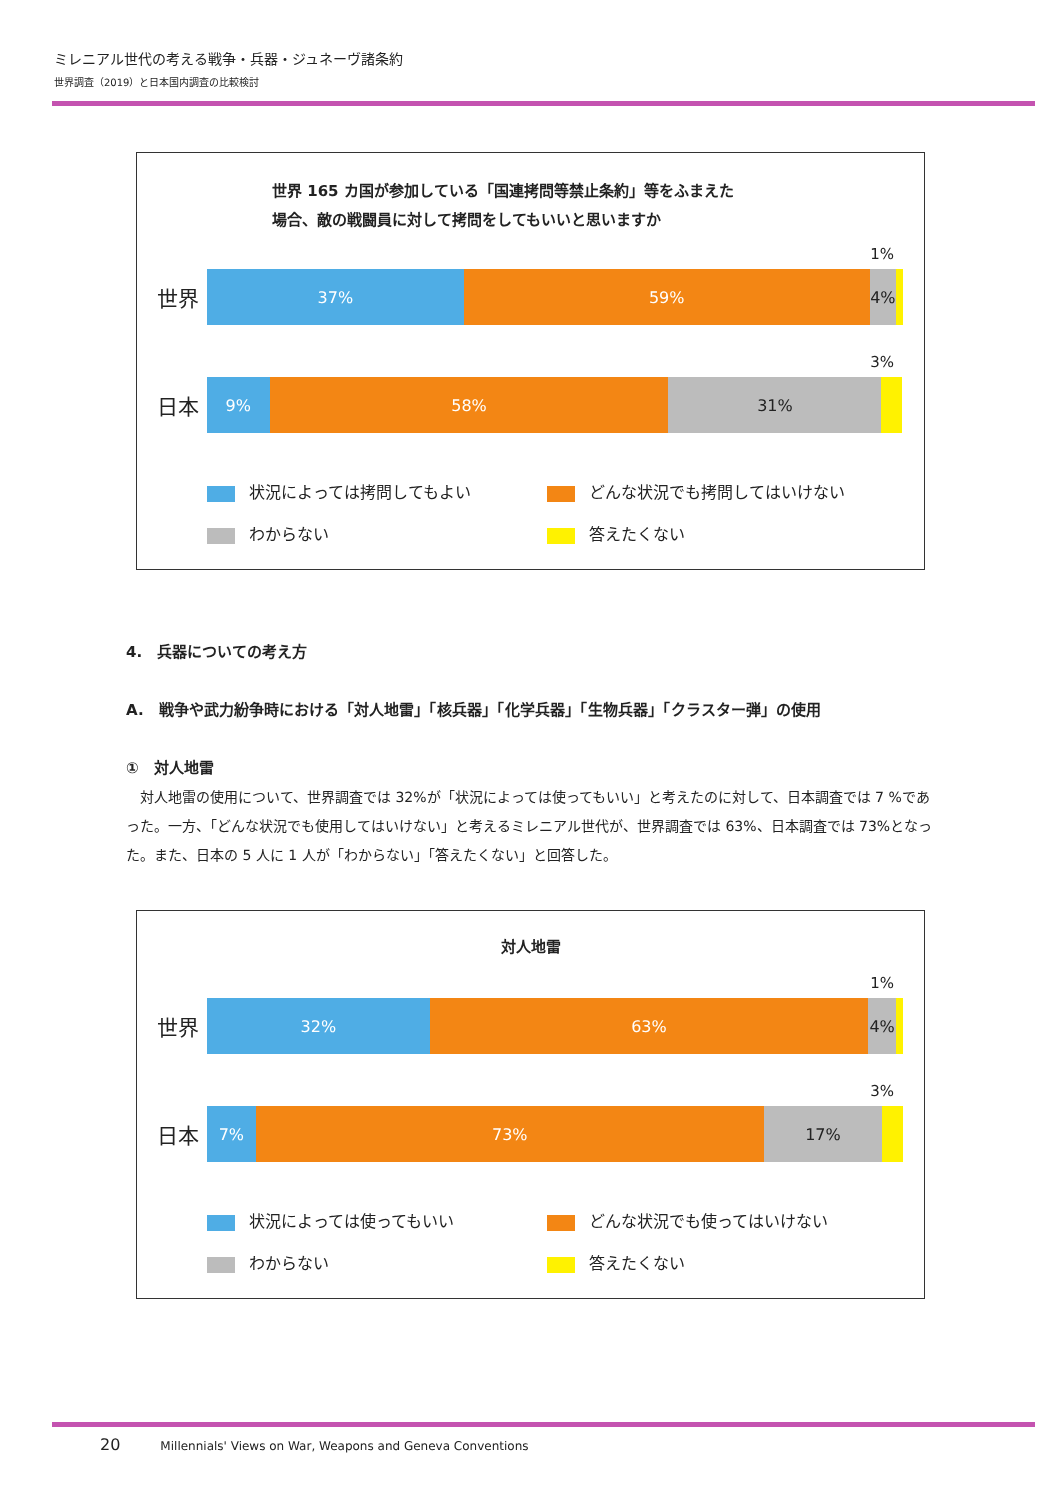ミレニアル世代の考える戦争・兵器・ジュネーヴ諸条約
世界調査（2019）と日本国内調査の比較検討
世界 165 カ国が参加している「国連拷問等禁止条約」等をふまえた
場合、敵の戦闘員に対して拷問をしてもいいと思いますか
1%
世界
37% 59% 4%
3%
日本
9% 58% 31%
状況によっては拷問してもよい
どんな状況でも拷問してはいけない
わからない
答えたくない
4.　兵器についての考え方
A.　戦争や武力紛争時における「対人地雷」「核兵器」「化学兵器」「生物兵器」「クラスター弾」の使用
①　対人地雷
　対人地雷の使用について、世界調査では 32%が「状況によっては使ってもいい」と考えたのに対して、日本調査では 7 %であった。一方、「どんな状況でも使用してはいけない」と考えるミレニアル世代が、世界調査では 63%、日本調査では 73%となった。また、日本の 5 人に 1 人が「わからない」「答えたくない」と回答した。
対人地雷
1%
世界
32% 63% 4%
3%
日本
7% 73% 17%
状況によっては使ってもいい
どんな状況でも使ってはいけない
わからない
答えたくない
20 Millennials' Views on War, Weapons and Geneva Conventions